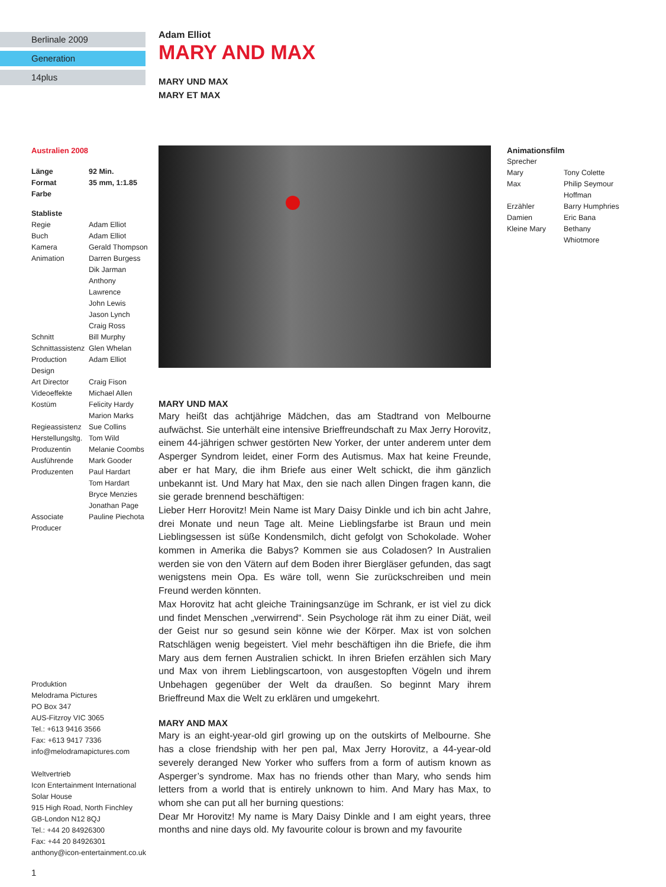Berlinale 2009
Generation
14plus
Adam Elliot
MARY AND MAX
MARY UND MAX
MARY ET MAX
Australien 2008
| Länge | 92 Min. |
| Format | 35 mm, 1:1.85 |
| Farbe | |
Stabliste
| Regie | Adam Elliot |
| Buch | Adam Elliot |
| Kamera | Gerald Thompson |
| Animation | Darren Burgess Dik Jarman Anthony Lawrence John Lewis Jason Lynch Craig Ross |
| Schnitt | Bill Murphy |
| Schnittassistenz | Glen Whelan |
| Production Design | Adam Elliot |
| Art Director | Craig Fison |
| Videoeffekte | Michael Allen |
| Kostüm | Felicity Hardy Marion Marks |
| Regieassistenz | Sue Collins |
| Herstellungsltg. | Tom Wild |
| Produzentin | Melanie Coombs |
| Ausführende Produzenten | Mark Gooder Paul Hardart Tom Hardart Bryce Menzies Jonathan Page |
| Associate Producer | Pauline Piechota |
Produktion
Melodrama Pictures
PO Box 347
AUS-Fitzroy VIC 3065
Tel.: +613 9416 3566
Fax: +613 9417 7336
info@melodramapictures.com
Weltvertrieb
Icon Entertainment International
Solar House
915 High Road, North Finchley
GB-London N12 8QJ
Tel.: +44 20 84926300
Fax: +44 20 84926301
anthony@icon-entertainment.co.uk
1
MARY UND MAX
Mary heißt das achtjährige Mädchen, das am Stadtrand von Melbourne aufwächst. Sie unterhält eine intensive Brieffreundschaft zu Max Jerry Horovitz, einem 44-jährigen schwer gestörten New Yorker, der unter anderem unter dem Asperger Syndrom leidet, einer Form des Autismus. Max hat keine Freunde, aber er hat Mary, die ihm Briefe aus einer Welt schickt, die ihm gänzlich unbekannt ist. Und Mary hat Max, den sie nach allen Dingen fragen kann, die sie gerade brennend beschäftigen:
Lieber Herr Horovitz! Mein Name ist Mary Daisy Dinkle und ich bin acht Jahre, drei Monate und neun Tage alt. Meine Lieblingsfarbe ist Braun und mein Lieblingsessen ist süße Kondensmilch, dicht gefolgt von Schokolade. Woher kommen in Amerika die Babys? Kommen sie aus Coladosen? In Australien werden sie von den Vätern auf dem Boden ihrer Biergläser gefunden, das sagt wenigstens mein Opa. Es wäre toll, wenn Sie zurückschreiben und mein Freund werden könnten.
Max Horovitz hat acht gleiche Trainingsanzüge im Schrank, er ist viel zu dick und findet Menschen „verwirrend“. Sein Psychologe rät ihm zu einer Diät, weil der Geist nur so gesund sein könne wie der Körper. Max ist von solchen Ratschlägen wenig begeistert. Viel mehr beschäftigen ihn die Briefe, die ihm Mary aus dem fernen Australien schickt. In ihren Briefen erzählen sich Mary und Max von ihrem Lieblingscartoon, von ausgestopften Vögeln und ihrem Unbehagen gegenüber der Welt da draußen. So beginnt Mary ihrem Brieffreund Max die Welt zu erklären und umgekehrt.
MARY AND MAX
Mary is an eight-year-old girl growing up on the outskirts of Melbourne. She has a close friendship with her pen pal, Max Jerry Horovitz, a 44-year-old severely deranged New Yorker who suffers from a form of autism known as Asperger’s syndrome. Max has no friends other than Mary, who sends him letters from a world that is entirely unknown to him. And Mary has Max, to whom she can put all her burning questions:
Dear Mr Horovitz! My name is Mary Daisy Dinkle and I am eight years, three months and nine days old. My favourite colour is brown and my favourite
Animationsfilm
Sprecher
| Mary | Tony Colette |
| Max | Philip Seymour Hoffman |
| Erzähler | Barry Humphries |
| Damien | Eric Bana |
| Kleine Mary | Bethany Whiotmore |